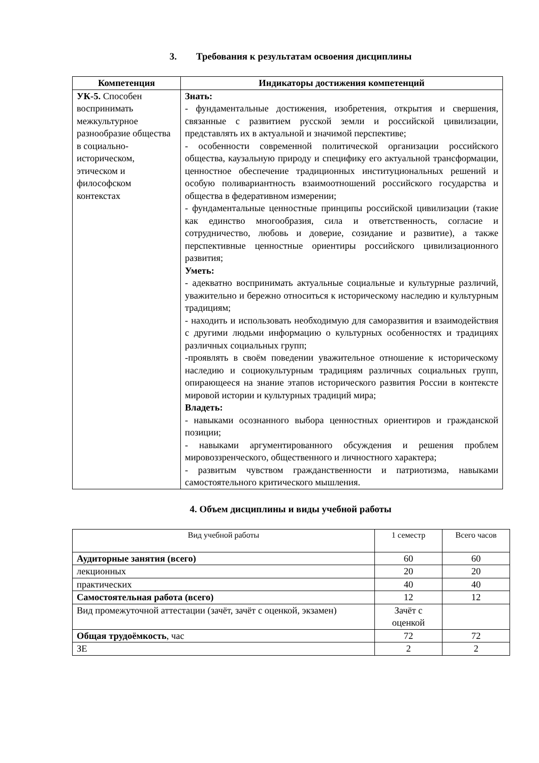3. Требования к результатам освоения дисциплины
| Компетенция | Индикаторы достижения компетенций |
| --- | --- |
| УК-5. Способен воспринимать межкультурное разнообразие общества в социально-историческом, этическом и философском контекстах | Знать: - фундаментальные достижения, изобретения, открытия и свершения, связанные с развитием русской земли и российской цивилизации, представлять их в актуальной и значимой перспективе; - особенности современной политической организации российского общества, каузальную природу и специфику его актуальной трансформации, ценностное обеспечение традиционных институциональных решений и особую поливариантность взаимоотношений российского государства и общества в федеративном измерении; - фундаментальные ценностные принципы российской цивилизации (такие как единство многообразия, сила и ответственность, согласие и сотрудничество, любовь и доверие, созидание и развитие), а также перспективные ценностные ориентиры российского цивилизационного развития; Уметь: - адекватно воспринимать актуальные социальные и культурные различий, уважительно и бережно относиться к историческому наследию и культурным традициям; - находить и использовать необходимую для саморазвития и взаимодействия с другими людьми информацию о культурных особенностях и традициях различных социальных групп; -проявлять в своём поведении уважительное отношение к историческому наследию и социокультурным традициям различных социальных групп, опирающееся на знание этапов исторического развития России в контексте мировой истории и культурных традиций мира; Владеть: - навыками осознанного выбора ценностных ориентиров и гражданской позиции; - навыками аргументированного обсуждения и решения проблем мировоззренческого, общественного и личностного характера; - развитым чувством гражданственности и патриотизма, навыками самостоятельного критического мышления. |
4. Объем дисциплины и виды учебной работы
| Вид учебной работы | 1 семестр | Всего часов |
| Аудиторные занятия (всего) | 60 | 60 |
| лекционных | 20 | 20 |
| практических | 40 | 40 |
| Самостоятельная работа (всего) | 12 | 12 |
| Вид промежуточной аттестации (зачёт, зачёт с оценкой, экзамен) | Зачёт с оценкой | |
| Общая трудоёмкость , час | 72 | 72 |
| ЗЕ | 2 | 2 |